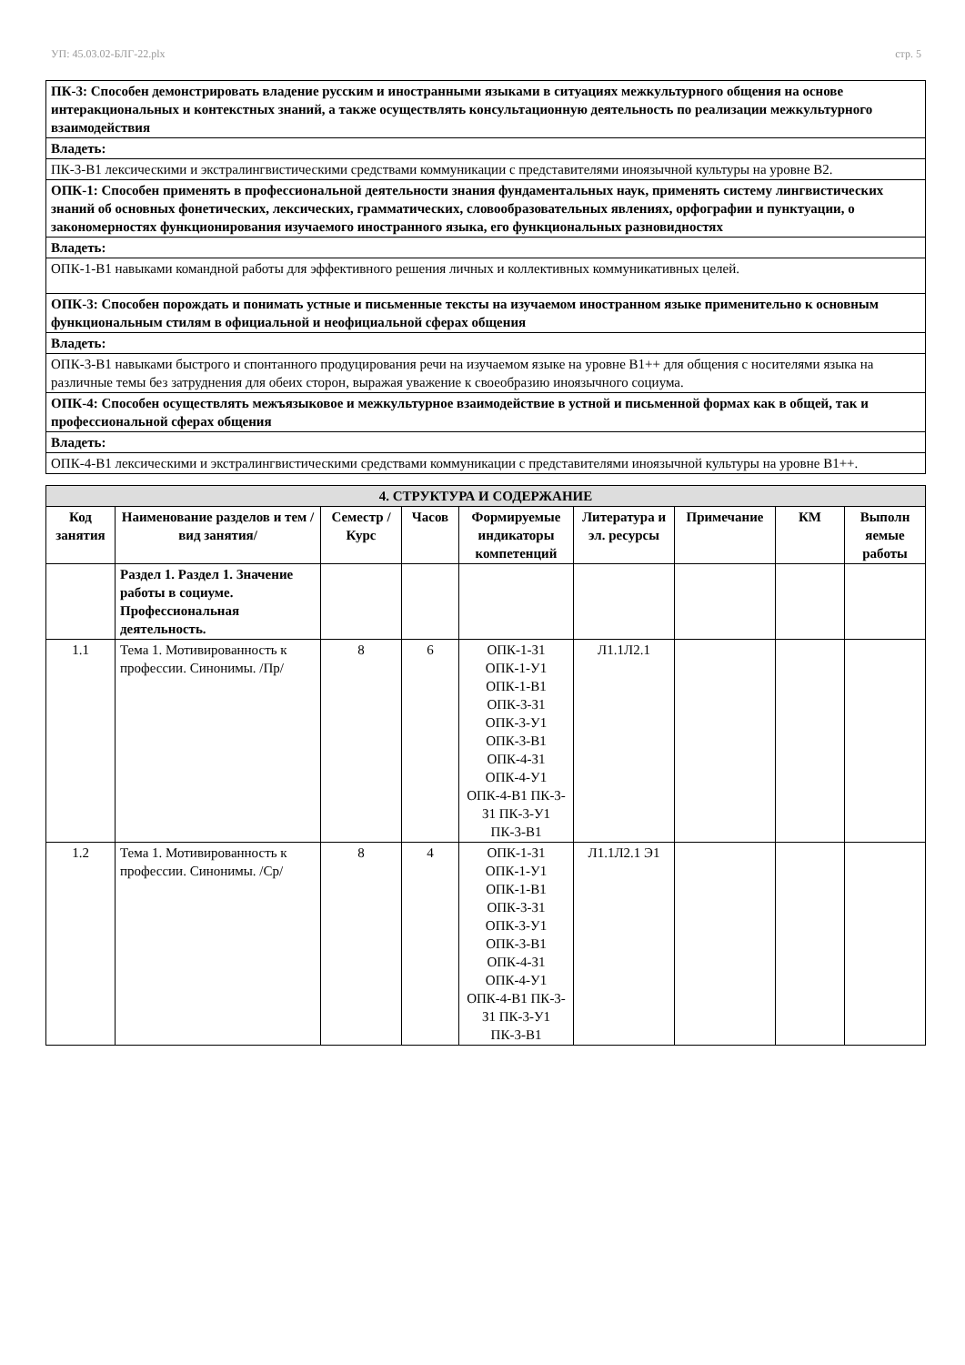УП: 45.03.02-БЛГ-22.plx стр. 5
| ПК-3: Способен демонстрировать владение русским и иностранными языками в ситуациях межкультурного общения на основе интеракциональных и контекстных знаний, а также осуществлять консультационную деятельность по реализации межкультурного взаимодействия |
| Владеть: |
| ПК-3-В1 лексическими и экстралингвистическими средствами коммуникации с представителями иноязычной культуры на уровне В2. |
| ОПК-1: Способен применять в профессиональной деятельности знания фундаментальных наук, применять систему лингвистических знаний об основных фонетических, лексических, грамматических, словообразовательных явлениях, орфографии и пунктуации, о закономерностях функционирования изучаемого иностранного языка, его функциональных разновидностях |
| Владеть: |
| ОПК-1-В1 навыками командной работы для эффективного решения личных и коллективных коммуникативных целей. |
| ОПК-3: Способен порождать и понимать устные и письменные тексты на изучаемом иностранном языке применительно к основным функциональным стилям в официальной и неофициальной сферах общения |
| Владеть: |
| ОПК-3-В1 навыками быстрого и спонтанного продуцирования речи на изучаемом языке на уровне В1++ для общения с носителями языка на различные темы без затруднения для обеих сторон, выражая уважение к своеобразию иноязычного социума. |
| ОПК-4: Способен осуществлять межъязыковое и межкультурное взаимодействие в устной и письменной формах как в общей, так и профессиональной сферах общения |
| Владеть: |
| ОПК-4-В1 лексическими и экстралингвистическими средствами коммуникации с представителями иноязычной культуры на уровне В1++. |
| 4. СТРУКТУРА И СОДЕРЖАНИЕ | | | | | | | | |
| --- | --- | --- | --- | --- | --- | --- | --- | --- |
| Код занятия | Наименование разделов и тем /вид занятия/ | Семестр / Курс | Часов | Формируемые индикаторы компетенций | Литература и эл. ресурсы | Примечание | КМ | Выполн яемые работы |
| | Раздел 1. Раздел 1. Значение работы в социуме. Профессиональная деятельность. | | | | | | | |
| 1.1 | Тема 1. Мотивированность к профессии. Синонимы. /Пр/ | 8 | 6 | ОПК-1-З1 ОПК-1-У1 ОПК-1-В1 ОПК-3-З1 ОПК-3-У1 ОПК-3-В1 ОПК-4-З1 ОПК-4-У1 ОПК-4-В1 ПК-3-З1 ПК-3-У1 ПК-3-В1 | Л1.1Л2.1 | | | |
| 1.2 | Тема 1. Мотивированность к профессии. Синонимы. /Ср/ | 8 | 4 | ОПК-1-З1 ОПК-1-У1 ОПК-1-В1 ОПК-3-З1 ОПК-3-У1 ОПК-3-В1 ОПК-4-З1 ОПК-4-У1 ОПК-4-В1 ПК-3-З1 ПК-3-У1 ПК-3-В1 | Л1.1Л2.1 Э1 | | | |